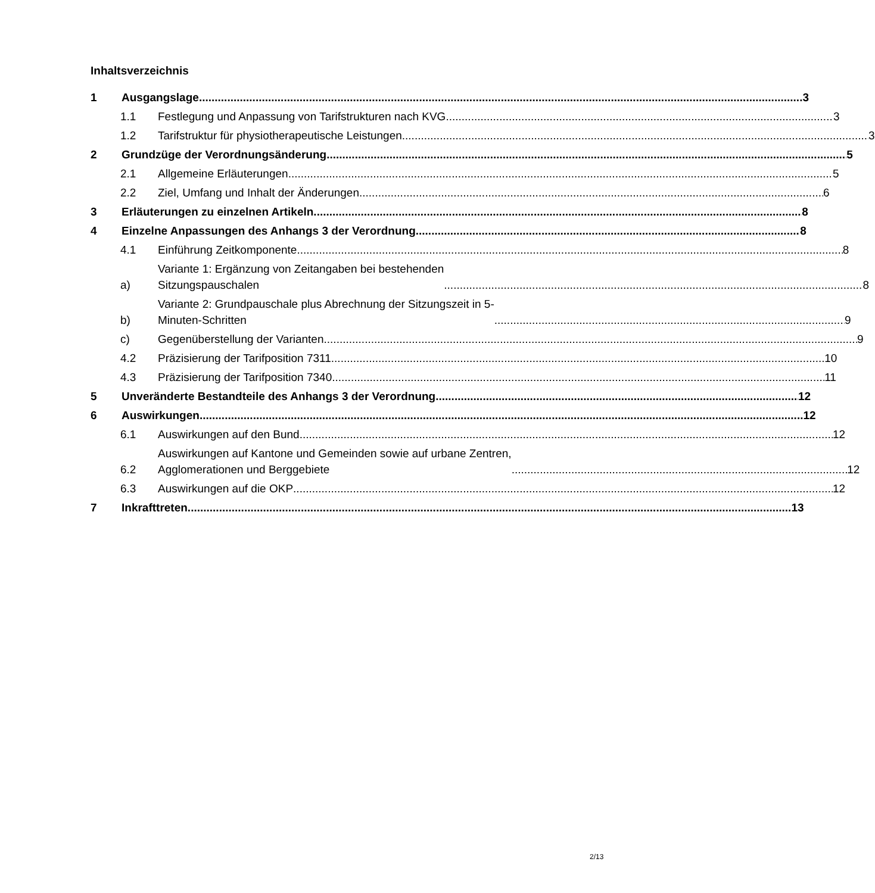Inhaltsverzeichnis
1 Ausgangslage 3
1.1 Festlegung und Anpassung von Tarifstrukturen nach KVG 3
1.2 Tarifstruktur für physiotherapeutische Leistungen 3
2 Grundzüge der Verordnungsänderung 5
2.1 Allgemeine Erläuterungen 5
2.2 Ziel, Umfang und Inhalt der Änderungen 6
3 Erläuterungen zu einzelnen Artikeln 8
4 Einzelne Anpassungen des Anhangs 3 der Verordnung 8
4.1 Einführung Zeitkomponente 8
a) Variante 1: Ergänzung von Zeitangaben bei bestehenden
Sitzungspauschalen 8
b) Variante 2: Grundpauschale plus Abrechnung der Sitzungszeit in 5-
Minuten-Schritten 9
c) Gegenüberstellung der Varianten 9
4.2 Präzisierung der Tarifposition 7311 10
4.3 Präzisierung der Tarifposition 7340 11
5 Unveränderte Bestandteile des Anhangs 3 der Verordnung 12
6 Auswirkungen 12
6.1 Auswirkungen auf den Bund 12
6.2 Auswirkungen auf Kantone und Gemeinden sowie auf urbane Zentren,
Agglomerationen und Berggebiete 12
6.3 Auswirkungen auf die OKP 12
7 Inkrafttreten 13
2/13